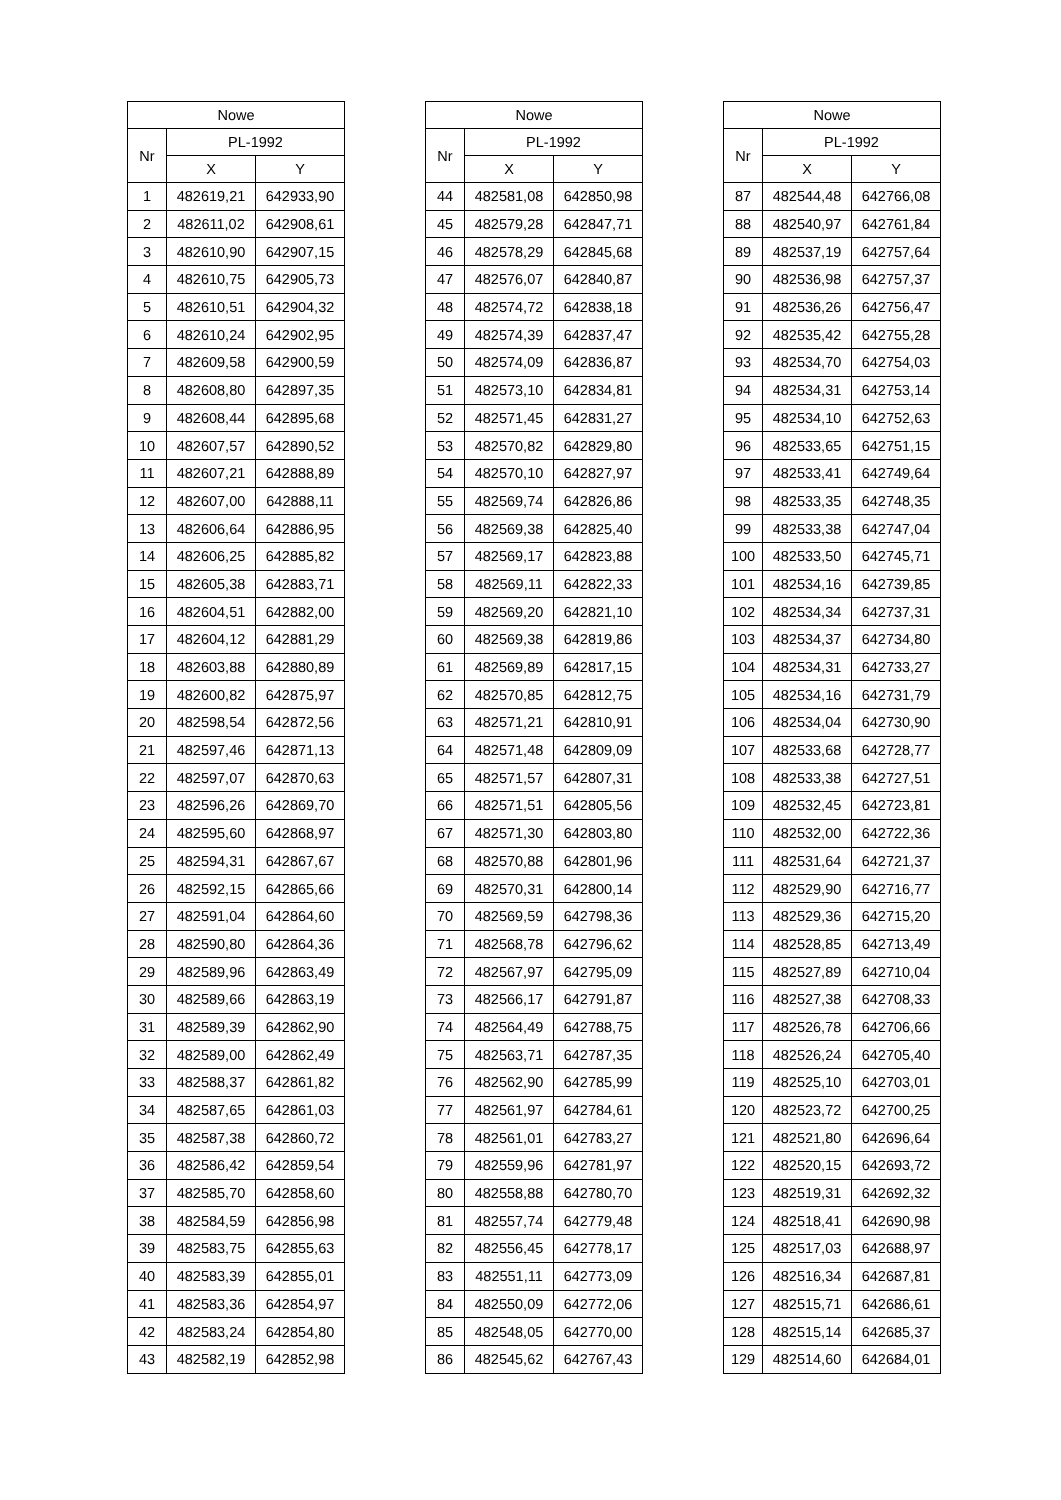| Nowe | | |
| --- | --- | --- |
| Nr | PL-1992 | |
| | X | Y |
| 1 | 482619,21 | 642933,90 |
| 2 | 482611,02 | 642908,61 |
| 3 | 482610,90 | 642907,15 |
| 4 | 482610,75 | 642905,73 |
| 5 | 482610,51 | 642904,32 |
| 6 | 482610,24 | 642902,95 |
| 7 | 482609,58 | 642900,59 |
| 8 | 482608,80 | 642897,35 |
| 9 | 482608,44 | 642895,68 |
| 10 | 482607,57 | 642890,52 |
| 11 | 482607,21 | 642888,89 |
| 12 | 482607,00 | 642888,11 |
| 13 | 482606,64 | 642886,95 |
| 14 | 482606,25 | 642885,82 |
| 15 | 482605,38 | 642883,71 |
| 16 | 482604,51 | 642882,00 |
| 17 | 482604,12 | 642881,29 |
| 18 | 482603,88 | 642880,89 |
| 19 | 482600,82 | 642875,97 |
| 20 | 482598,54 | 642872,56 |
| 21 | 482597,46 | 642871,13 |
| 22 | 482597,07 | 642870,63 |
| 23 | 482596,26 | 642869,70 |
| 24 | 482595,60 | 642868,97 |
| 25 | 482594,31 | 642867,67 |
| 26 | 482592,15 | 642865,66 |
| 27 | 482591,04 | 642864,60 |
| 28 | 482590,80 | 642864,36 |
| 29 | 482589,96 | 642863,49 |
| 30 | 482589,66 | 642863,19 |
| 31 | 482589,39 | 642862,90 |
| 32 | 482589,00 | 642862,49 |
| 33 | 482588,37 | 642861,82 |
| 34 | 482587,65 | 642861,03 |
| 35 | 482587,38 | 642860,72 |
| 36 | 482586,42 | 642859,54 |
| 37 | 482585,70 | 642858,60 |
| 38 | 482584,59 | 642856,98 |
| 39 | 482583,75 | 642855,63 |
| 40 | 482583,39 | 642855,01 |
| 41 | 482583,36 | 642854,97 |
| 42 | 482583,24 | 642854,80 |
| 43 | 482582,19 | 642852,98 |
| Nowe | | |
| --- | --- | --- |
| Nr | PL-1992 | |
| | X | Y |
| 44 | 482581,08 | 642850,98 |
| 45 | 482579,28 | 642847,71 |
| 46 | 482578,29 | 642845,68 |
| 47 | 482576,07 | 642840,87 |
| 48 | 482574,72 | 642838,18 |
| 49 | 482574,39 | 642837,47 |
| 50 | 482574,09 | 642836,87 |
| 51 | 482573,10 | 642834,81 |
| 52 | 482571,45 | 642831,27 |
| 53 | 482570,82 | 642829,80 |
| 54 | 482570,10 | 642827,97 |
| 55 | 482569,74 | 642826,86 |
| 56 | 482569,38 | 642825,40 |
| 57 | 482569,17 | 642823,88 |
| 58 | 482569,11 | 642822,33 |
| 59 | 482569,20 | 642821,10 |
| 60 | 482569,38 | 642819,86 |
| 61 | 482569,89 | 642817,15 |
| 62 | 482570,85 | 642812,75 |
| 63 | 482571,21 | 642810,91 |
| 64 | 482571,48 | 642809,09 |
| 65 | 482571,57 | 642807,31 |
| 66 | 482571,51 | 642805,56 |
| 67 | 482571,30 | 642803,80 |
| 68 | 482570,88 | 642801,96 |
| 69 | 482570,31 | 642800,14 |
| 70 | 482569,59 | 642798,36 |
| 71 | 482568,78 | 642796,62 |
| 72 | 482567,97 | 642795,09 |
| 73 | 482566,17 | 642791,87 |
| 74 | 482564,49 | 642788,75 |
| 75 | 482563,71 | 642787,35 |
| 76 | 482562,90 | 642785,99 |
| 77 | 482561,97 | 642784,61 |
| 78 | 482561,01 | 642783,27 |
| 79 | 482559,96 | 642781,97 |
| 80 | 482558,88 | 642780,70 |
| 81 | 482557,74 | 642779,48 |
| 82 | 482556,45 | 642778,17 |
| 83 | 482551,11 | 642773,09 |
| 84 | 482550,09 | 642772,06 |
| 85 | 482548,05 | 642770,00 |
| 86 | 482545,62 | 642767,43 |
| Nowe | | |
| --- | --- | --- |
| Nr | PL-1992 | |
| | X | Y |
| 87 | 482544,48 | 642766,08 |
| 88 | 482540,97 | 642761,84 |
| 89 | 482537,19 | 642757,64 |
| 90 | 482536,98 | 642757,37 |
| 91 | 482536,26 | 642756,47 |
| 92 | 482535,42 | 642755,28 |
| 93 | 482534,70 | 642754,03 |
| 94 | 482534,31 | 642753,14 |
| 95 | 482534,10 | 642752,63 |
| 96 | 482533,65 | 642751,15 |
| 97 | 482533,41 | 642749,64 |
| 98 | 482533,35 | 642748,35 |
| 99 | 482533,38 | 642747,04 |
| 100 | 482533,50 | 642745,71 |
| 101 | 482534,16 | 642739,85 |
| 102 | 482534,34 | 642737,31 |
| 103 | 482534,37 | 642734,80 |
| 104 | 482534,31 | 642733,27 |
| 105 | 482534,16 | 642731,79 |
| 106 | 482534,04 | 642730,90 |
| 107 | 482533,68 | 642728,77 |
| 108 | 482533,38 | 642727,51 |
| 109 | 482532,45 | 642723,81 |
| 110 | 482532,00 | 642722,36 |
| 111 | 482531,64 | 642721,37 |
| 112 | 482529,90 | 642716,77 |
| 113 | 482529,36 | 642715,20 |
| 114 | 482528,85 | 642713,49 |
| 115 | 482527,89 | 642710,04 |
| 116 | 482527,38 | 642708,33 |
| 117 | 482526,78 | 642706,66 |
| 118 | 482526,24 | 642705,40 |
| 119 | 482525,10 | 642703,01 |
| 120 | 482523,72 | 642700,25 |
| 121 | 482521,80 | 642696,64 |
| 122 | 482520,15 | 642693,72 |
| 123 | 482519,31 | 642692,32 |
| 124 | 482518,41 | 642690,98 |
| 125 | 482517,03 | 642688,97 |
| 126 | 482516,34 | 642687,81 |
| 127 | 482515,71 | 642686,61 |
| 128 | 482515,14 | 642685,37 |
| 129 | 482514,60 | 642684,01 |